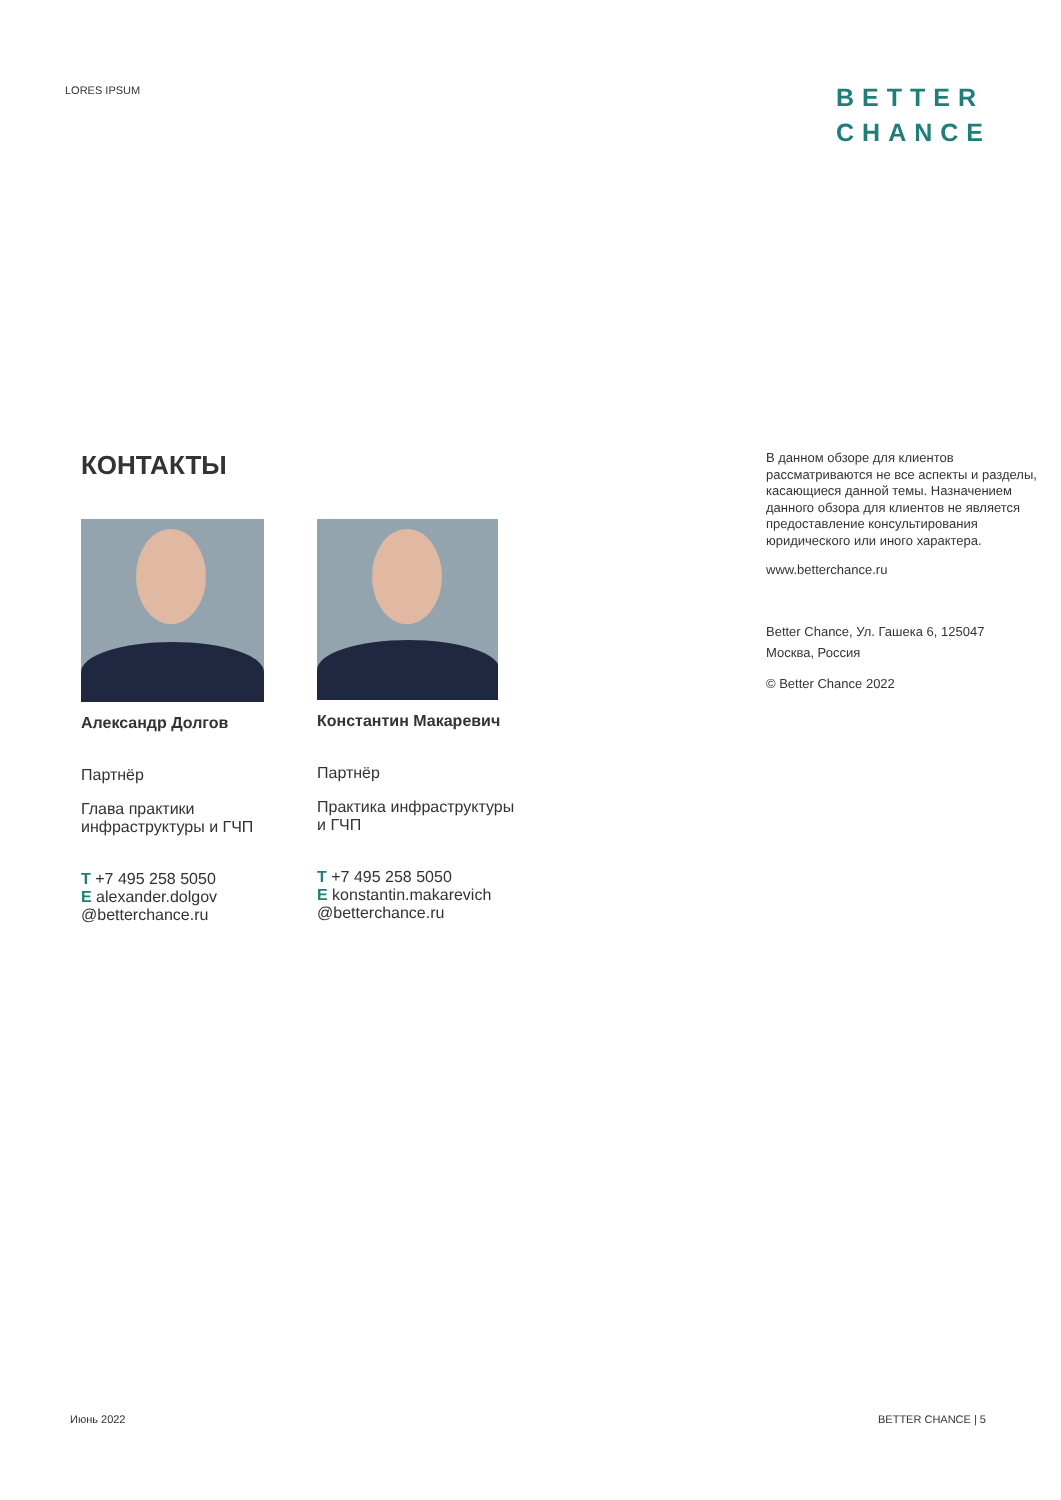LORES IPSUM
BETTER
CHANCE
КОНТАКТЫ
Александр Долгов
Партнёр
Глава практики
инфраструктуры и ГЧП
T +7 495 258 5050
E alexander.dolgov
@betterchance.ru
Константин Макаревич
Партнёр
Практика инфраструктуры
и ГЧП
T +7 495 258 5050
E konstantin.makarevich
@betterchance.ru
В данном обзоре для клиентов рассматриваются не все аспекты и разделы, касающиеся данной темы. Назначением данного обзора для клиентов не является предоставление консультирования юридического или иного характера.
www.betterchance.ru
Better Chance, Ул. Гашека 6, 125047
Москва, Россия
© Better Chance 2022
Июнь 2022 BETTER CHANCE | 5